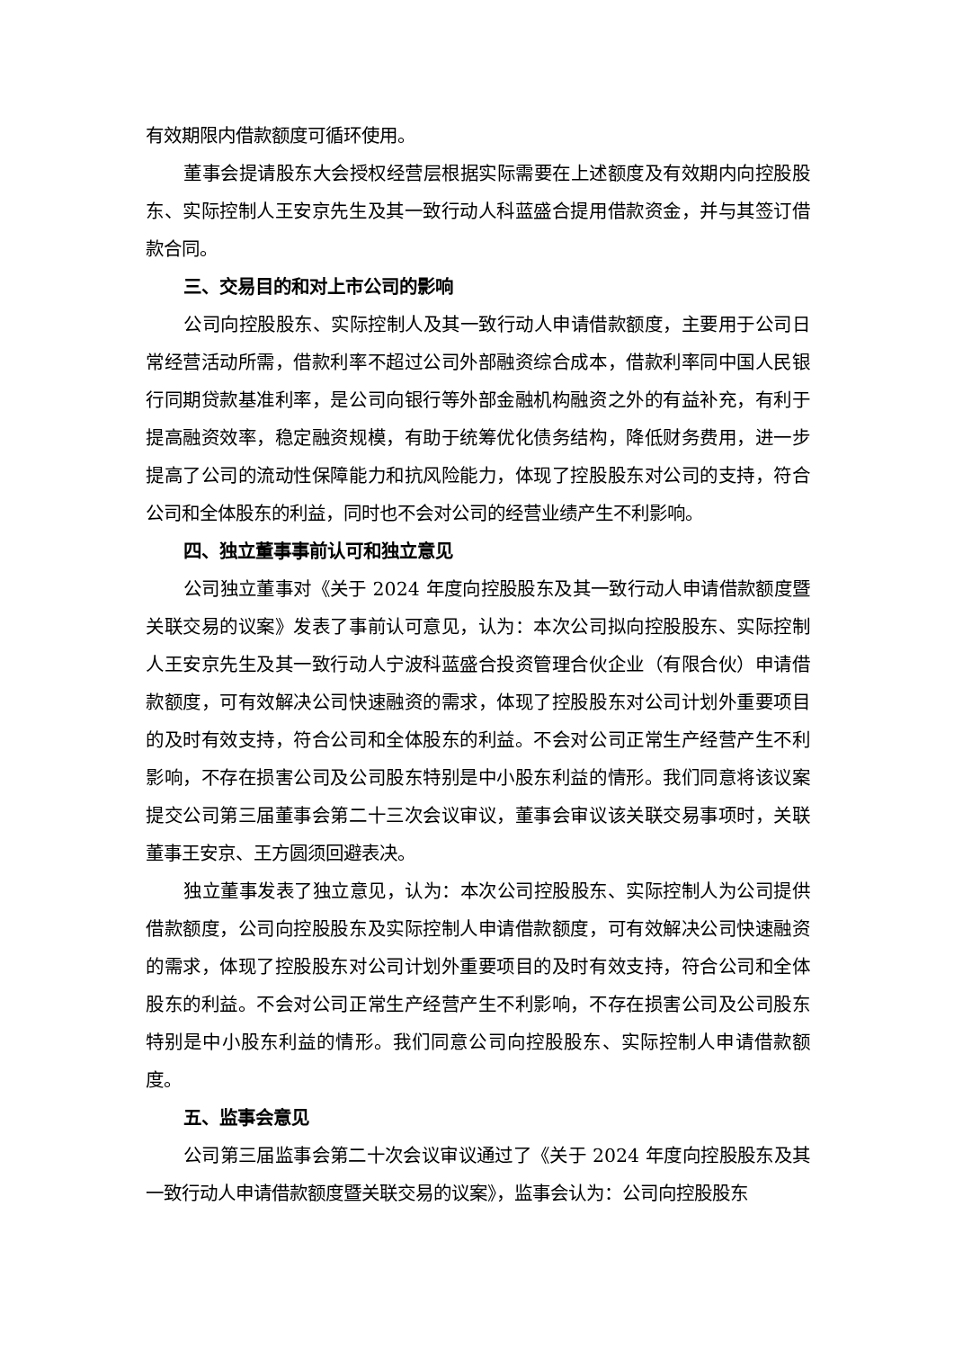有效期限内借款额度可循环使用。
董事会提请股东大会授权经营层根据实际需要在上述额度及有效期内向控股股东、实际控制人王安京先生及其一致行动人科蓝盛合提用借款资金，并与其签订借款合同。
三、交易目的和对上市公司的影响
公司向控股股东、实际控制人及其一致行动人申请借款额度，主要用于公司日常经营活动所需，借款利率不超过公司外部融资综合成本，借款利率同中国人民银行同期贷款基准利率，是公司向银行等外部金融机构融资之外的有益补充，有利于提高融资效率，稳定融资规模，有助于统筹优化债务结构，降低财务费用，进一步提高了公司的流动性保障能力和抗风险能力，体现了控股股东对公司的支持，符合公司和全体股东的利益，同时也不会对公司的经营业绩产生不利影响。
四、独立董事事前认可和独立意见
公司独立董事对《关于 2024 年度向控股股东及其一致行动人申请借款额度暨关联交易的议案》发表了事前认可意见，认为：本次公司拟向控股股东、实际控制人王安京先生及其一致行动人宁波科蓝盛合投资管理合伙企业（有限合伙）申请借款额度，可有效解决公司快速融资的需求，体现了控股股东对公司计划外重要项目的及时有效支持，符合公司和全体股东的利益。不会对公司正常生产经营产生不利影响，不存在损害公司及公司股东特别是中小股东利益的情形。我们同意将该议案提交公司第三届董事会第二十三次会议审议，董事会审议该关联交易事项时，关联董事王安京、王方圆须回避表决。
独立董事发表了独立意见，认为：本次公司控股股东、实际控制人为公司提供借款额度，公司向控股股东及实际控制人申请借款额度，可有效解决公司快速融资的需求，体现了控股股东对公司计划外重要项目的及时有效支持，符合公司和全体股东的利益。不会对公司正常生产经营产生不利影响，不存在损害公司及公司股东特别是中小股东利益的情形。我们同意公司向控股股东、实际控制人申请借款额度。
五、监事会意见
公司第三届监事会第二十次会议审议通过了《关于 2024 年度向控股股东及其一致行动人申请借款额度暨关联交易的议案》，监事会认为：公司向控股股东